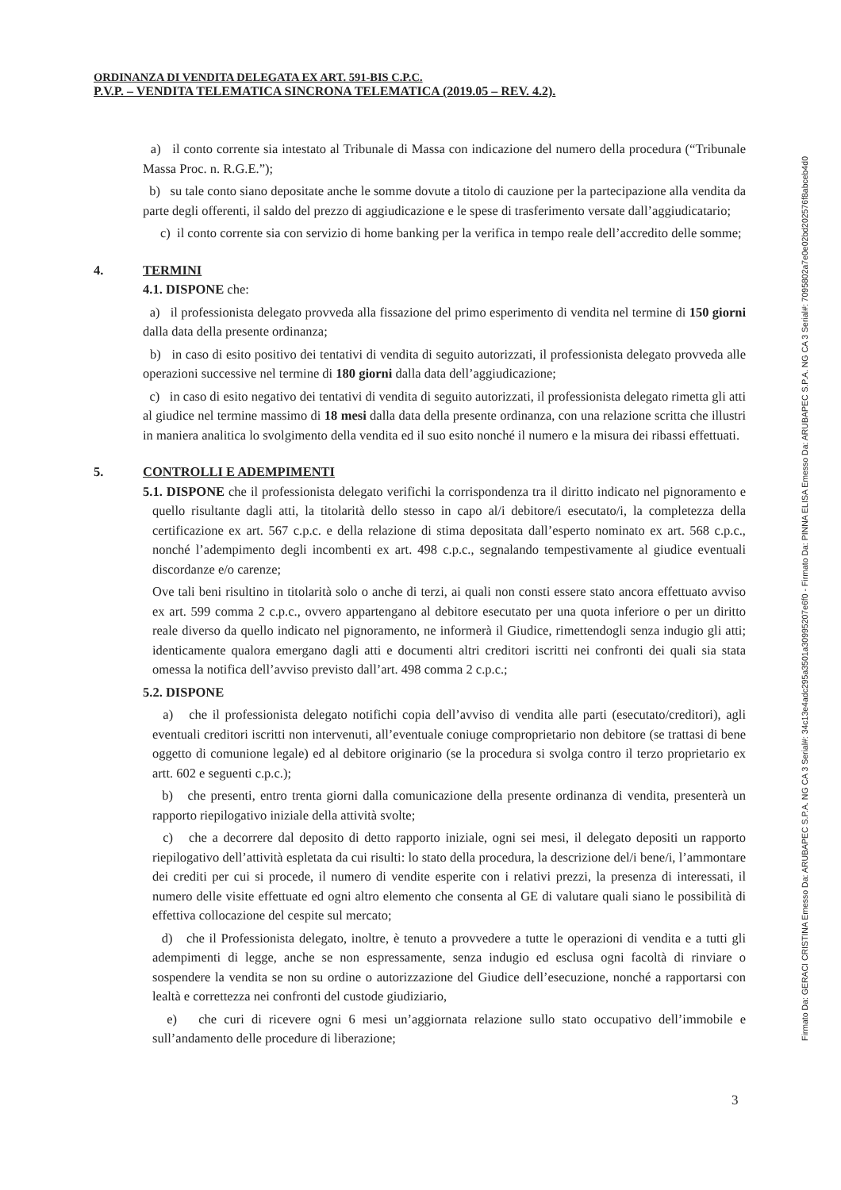ORDINANZA DI VENDITA DELEGATA EX ART. 591-BIS C.P.C.
P.V.P. – VENDITA TELEMATICA SINCRONA TELEMATICA (2019.05 – REV. 4.2).
a) il conto corrente sia intestato al Tribunale di Massa con indicazione del numero della procedura (“Tribunale Massa Proc. n. R.G.E.”);
b) su tale conto siano depositate anche le somme dovute a titolo di cauzione per la partecipazione alla vendita da parte degli offerenti, il saldo del prezzo di aggiudicazione e le spese di trasferimento versate dall’aggiudicatario;
c) il conto corrente sia con servizio di home banking per la verifica in tempo reale dell’accredito delle somme;
4. TERMINI
4.1. DISPONE che:
a) il professionista delegato provveda alla fissazione del primo esperimento di vendita nel termine di 150 giorni dalla data della presente ordinanza;
b) in caso di esito positivo dei tentativi di vendita di seguito autorizzati, il professionista delegato provveda alle operazioni successive nel termine di 180 giorni dalla data dell’aggiudicazione;
c) in caso di esito negativo dei tentativi di vendita di seguito autorizzati, il professionista delegato rimetta gli atti al giudice nel termine massimo di 18 mesi dalla data della presente ordinanza, con una relazione scritta che illustri in maniera analitica lo svolgimento della vendita ed il suo esito nonché il numero e la misura dei ribassi effettuati.
5. CONTROLLI E ADEMPIMENTI
5.1. DISPONE che il professionista delegato verifichi la corrispondenza tra il diritto indicato nel pignoramento e quello risultante dagli atti, la titolarità dello stesso in capo al/i debitore/i esecutato/i, la completezza della certificazione ex art. 567 c.p.c. e della relazione di stima depositata dall’esperto nominato ex art. 568 c.p.c., nonché l’adempimento degli incombenti ex art. 498 c.p.c., segnalando tempestivamente al giudice eventuali discordanze e/o carenze;
Ove tali beni risultino in titolarità solo o anche di terzi, ai quali non consti essere stato ancora effettuato avviso ex art. 599 comma 2 c.p.c., ovvero appartengano al debitore esecutato per una quota inferiore o per un diritto reale diverso da quello indicato nel pignoramento, ne informerà il Giudice, rimettendogli senza indugio gli atti; identicamente qualora emergano dagli atti e documenti altri creditori iscritti nei confronti dei quali sia stata omessa la notifica dell’avviso previsto dall’art. 498 comma 2 c.p.c.;
5.2. DISPONE
a) che il professionista delegato notifichi copia dell’avviso di vendita alle parti (esecutato/creditori), agli eventuali creditori iscritti non intervenuti, all’eventuale coniuge comproprietario non debitore (se trattasi di bene oggetto di comunione legale) ed al debitore originario (se la procedura si svolga contro il terzo proprietario ex artt. 602 e seguenti c.p.c.);
b) che presenti, entro trenta giorni dalla comunicazione della presente ordinanza di vendita, presenterà un rapporto riepilogativo iniziale della attività svolte;
c) che a decorrere dal deposito di detto rapporto iniziale, ogni sei mesi, il delegato depositi un rapporto riepilogativo dell’attività espletata da cui risulti: lo stato della procedura, la descrizione del/i bene/i, l’ammontare dei crediti per cui si procede, il numero di vendite esperite con i relativi prezzi, la presenza di interessati, il numero delle visite effettuate ed ogni altro elemento che consenta al GE di valutare quali siano le possibilità di effettiva collocazione del cespite sul mercato;
d) che il Professionista delegato, inoltre, è tenuto a provvedere a tutte le operazioni di vendita e a tutti gli adempimenti di legge, anche se non espressamente, senza indugio ed esclusa ogni facoltà di rinviare o sospendere la vendita se non su ordine o autorizzazione del Giudice dell’esecuzione, nonché a rapportarsi con lealtà e correttezza nei confronti del custode giudiziario,
e) che curi di ricevere ogni 6 mesi un’aggiornata relazione sullo stato occupativo dell’immobile e sull’andamento delle procedure di liberazione;
3
Firmato Da: GERACI CRISTINA Emesso Da: ARUBAPEC S.P.A. NG CA 3 Serial#: 34c13e4adc295a3501a30995207e6f0 - Firmato Da: PINNA ELISA Emesso Da: ARUBAPEC S.P.A. NG CA 3 Serial#: 7095802a7e0e02bd202576f8abceb4d0